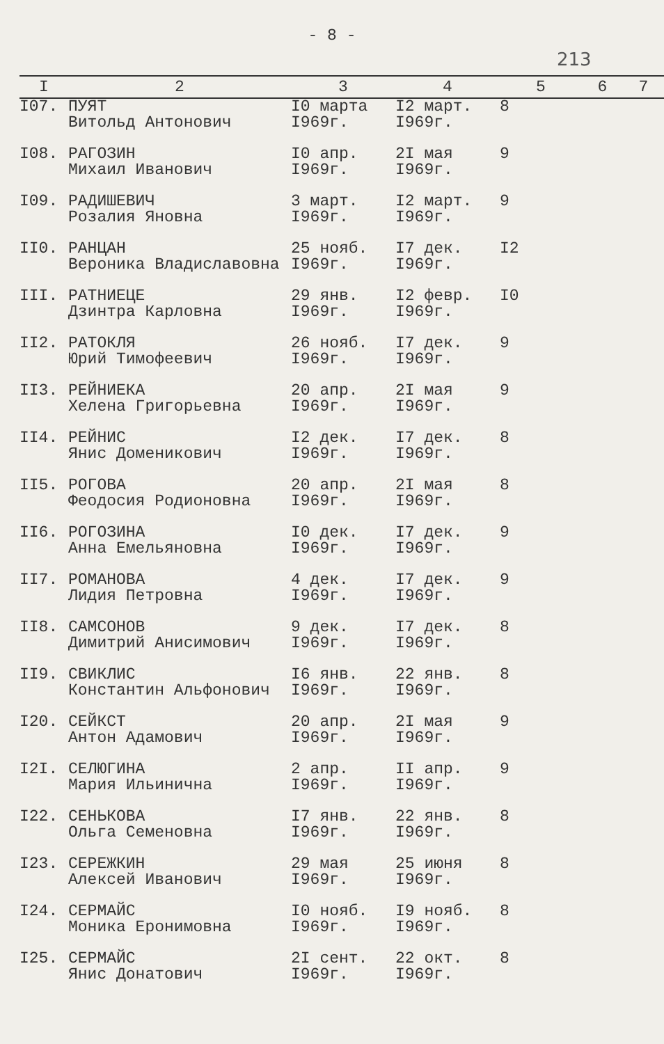- 8 -
213
| I | 2 | 3 | 4 | 5 | 6 | 7 |
| --- | --- | --- | --- | --- | --- | --- |
| I07. | ПУЯТ Витольд Антонович | I0 марта I969г. | I2 март. I969г. | 8 | | |
| I08. | РАГОЗИН Михаил Иванович | I0 апр. I969г. | 2I мая I969г. | 9 | | |
| I09. | РАДИШЕВИЧ Розалия Яновна | 3 март. I969г. | I2 март. I969г. | 9 | | |
| II0. | РАНЦАН Вероника Владиславовна | 25 нояб. I969г. | I7 дек. I969г. | I2 | | |
| III. | РАТНИЕЦЕ Дзинтра Карловна | 29 янв. I969г. | I2 февр. I969г. | I0 | | |
| II2. | РАТОКЛЯ Юрий Тимофеевич | 26 нояб. I969г. | I7 дек. I969г. | 9 | | |
| II3. | РЕЙНИЕКА Хелена Григорьевна | 20 апр. I969г. | 2I мая I969г. | 9 | | |
| II4. | РЕЙНИС Янис Доменикович | I2 дек. I969г. | I7 дек. I969г. | 8 | | |
| II5. | РОГОВА Феодосия Родионовна | 20 апр. I969г. | 2I мая I969г. | 8 | | |
| II6. | РОГОЗИНА Анна Емельяновна | I0 дек. I969г. | I7 дек. I969г. | 9 | | |
| II7. | РОМАНОВА Лидия Петровна | 4 дек. I969г. | I7 дек. I969г. | 9 | | |
| II8. | САМСОНОВ Димитрий Анисимович | 9 дек. I969г. | I7 дек. I969г. | 8 | | |
| II9. | СВИКЛИС Константин Альфонович | I6 янв. I969г. | 22 янв. I969г. | 8 | | |
| I20. | СЕЙКСТ Антон Адамович | 20 апр. I969г. | 2I мая I969г. | 9 | | |
| I2I. | СЕЛЮГИНА Мария Ильинична | 2 апр. I969г. | II апр. I969г. | 9 | | |
| I22. | СЕНЬКОВА Ольга Семеновна | I7 янв. I969г. | 22 янв. I969г. | 8 | | |
| I23. | СЕРЕЖКИН Алексей Иванович | 29 мая I969г. | 25 июня I969г. | 8 | | |
| I24. | СЕРМАЙС Моника Еронимовна | I0 нояб. I969г. | I9 нояб. I969г. | 8 | | |
| I25. | СЕРМАЙС Янис Донатович | 2I сент. I969г. | 22 окт. I969г. | 8 | | |